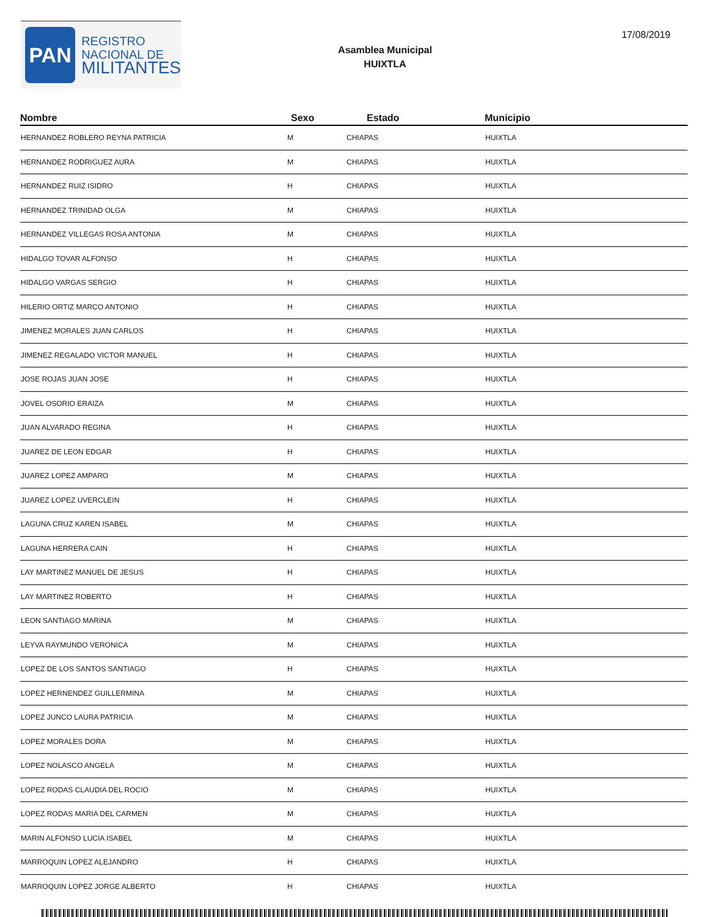PAN
REGISTRO
NACIONAL DE
MILITANTES
Asamblea Municipal
HUIXTLA
17/08/2019
| Nombre | Sexo | Estado | Municipio |
| --- | --- | --- | --- |
| HERNANDEZ ROBLERO REYNA PATRICIA | M | CHIAPAS | HUIXTLA |
| HERNANDEZ RODRIGUEZ AURA | M | CHIAPAS | HUIXTLA |
| HERNANDEZ RUIZ ISIDRO | H | CHIAPAS | HUIXTLA |
| HERNANDEZ TRINIDAD OLGA | M | CHIAPAS | HUIXTLA |
| HERNANDEZ VILLEGAS ROSA ANTONIA | M | CHIAPAS | HUIXTLA |
| HIDALGO TOVAR ALFONSO | H | CHIAPAS | HUIXTLA |
| HIDALGO VARGAS SERGIO | H | CHIAPAS | HUIXTLA |
| HILERIO ORTIZ MARCO ANTONIO | H | CHIAPAS | HUIXTLA |
| JIMENEZ MORALES JUAN CARLOS | H | CHIAPAS | HUIXTLA |
| JIMENEZ REGALADO VICTOR MANUEL | H | CHIAPAS | HUIXTLA |
| JOSE ROJAS JUAN JOSE | H | CHIAPAS | HUIXTLA |
| JOVEL OSORIO ERAIZA | M | CHIAPAS | HUIXTLA |
| JUAN ALVARADO REGINA | H | CHIAPAS | HUIXTLA |
| JUAREZ DE LEON EDGAR | H | CHIAPAS | HUIXTLA |
| JUAREZ LOPEZ AMPARO | M | CHIAPAS | HUIXTLA |
| JUAREZ LOPEZ UVERCLEIN | H | CHIAPAS | HUIXTLA |
| LAGUNA CRUZ KAREN ISABEL | M | CHIAPAS | HUIXTLA |
| LAGUNA HERRERA CAIN | H | CHIAPAS | HUIXTLA |
| LAY MARTINEZ MANUEL DE JESUS | H | CHIAPAS | HUIXTLA |
| LAY MARTINEZ ROBERTO | H | CHIAPAS | HUIXTLA |
| LEON SANTIAGO MARINA | M | CHIAPAS | HUIXTLA |
| LEYVA RAYMUNDO VERONICA | M | CHIAPAS | HUIXTLA |
| LOPEZ DE LOS SANTOS SANTIAGO | H | CHIAPAS | HUIXTLA |
| LOPEZ HERNENDEZ GUILLERMINA | M | CHIAPAS | HUIXTLA |
| LOPEZ JUNCO LAURA PATRICIA | M | CHIAPAS | HUIXTLA |
| LOPEZ MORALES DORA | M | CHIAPAS | HUIXTLA |
| LOPEZ NOLASCO ANGELA | M | CHIAPAS | HUIXTLA |
| LOPEZ RODAS CLAUDIA DEL ROCIO | M | CHIAPAS | HUIXTLA |
| LOPEZ RODAS MARIA DEL CARMEN | M | CHIAPAS | HUIXTLA |
| MARIN ALFONSO LUCIA ISABEL | M | CHIAPAS | HUIXTLA |
| MARROQUIN LOPEZ ALEJANDRO | H | CHIAPAS | HUIXTLA |
| MARROQUIN LOPEZ JORGE ALBERTO | H | CHIAPAS | HUIXTLA |